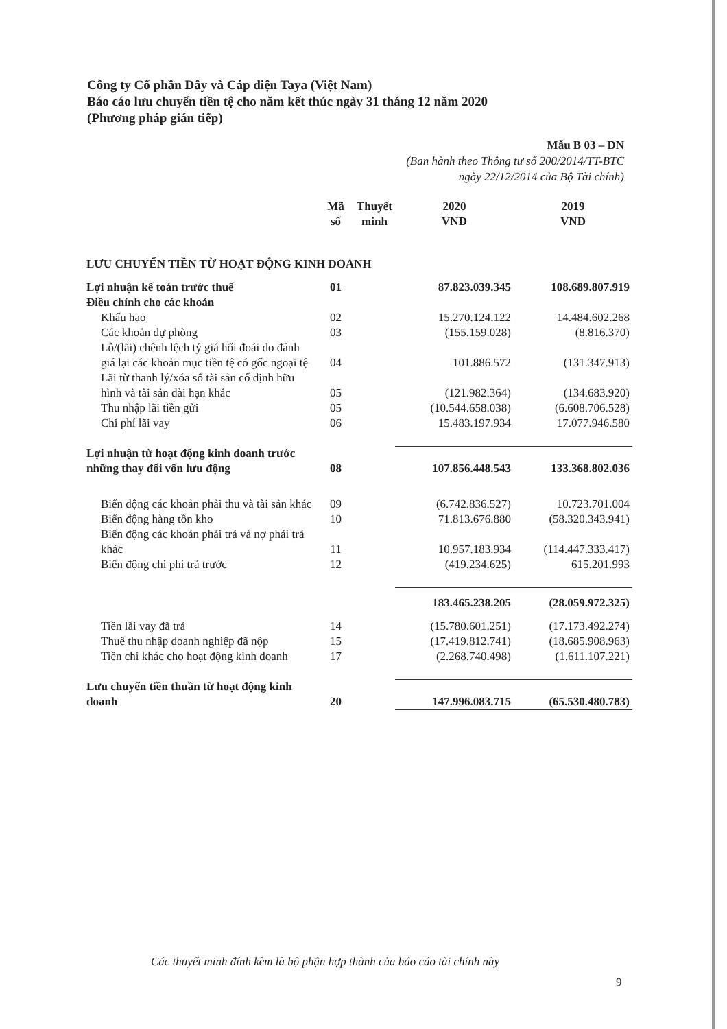Công ty Cổ phần Dây và Cáp điện Taya (Việt Nam)
Báo cáo lưu chuyển tiền tệ cho năm kết thúc ngày 31 tháng 12 năm 2020
(Phương pháp gián tiếp)
Mẫu B 03 – DN
(Ban hành theo Thông tư số 200/2014/TT-BTC
ngày 22/12/2014 của Bộ Tài chính)
| | Mã số | Thuyết minh | 2020 VND | 2019 VND |
| --- | --- | --- | --- | --- |
| LƯU CHUYỂN TIỀN TỪ HOẠT ĐỘNG KINH DOANH | | | | |
| Lợi nhuận kế toán trước thuế | 01 | | 87.823.039.345 | 108.689.807.919 |
| Điều chỉnh cho các khoản | | | | |
| Khấu hao | 02 | | 15.270.124.122 | 14.484.602.268 |
| Các khoản dự phòng | 03 | | (155.159.028) | (8.816.370) |
| Lỗ/(lãi) chênh lệch tỷ giá hối đoái do đánh giá lại các khoản mục tiền tệ có gốc ngoại tệ | 04 | | 101.886.572 | (131.347.913) |
| Lãi từ thanh lý/xóa sổ tài sản cố định hữu hình và tài sản dài hạn khác | 05 | | (121.982.364) | (134.683.920) |
| Thu nhập lãi tiền gửi | 05 | | (10.544.658.038) | (6.608.706.528) |
| Chi phí lãi vay | 06 | | 15.483.197.934 | 17.077.946.580 |
| Lợi nhuận từ hoạt động kinh doanh trước những thay đổi vốn lưu động | 08 | | 107.856.448.543 | 133.368.802.036 |
| Biến động các khoản phải thu và tài sản khác | 09 | | (6.742.836.527) | 10.723.701.004 |
| Biến động hàng tồn kho | 10 | | 71.813.676.880 | (58.320.343.941) |
| Biến động các khoản phải trả và nợ phải trả khác | 11 | | 10.957.183.934 | (114.447.333.417) |
| Biến động chi phí trả trước | 12 | | (419.234.625) | 615.201.993 |
| | | | 183.465.238.205 | (28.059.972.325) |
| Tiền lãi vay đã trả | 14 | | (15.780.601.251) | (17.173.492.274) |
| Thuế thu nhập doanh nghiệp đã nộp | 15 | | (17.419.812.741) | (18.685.908.963) |
| Tiền chi khác cho hoạt động kinh doanh | 17 | | (2.268.740.498) | (1.611.107.221) |
| Lưu chuyển tiền thuần từ hoạt động kinh doanh | 20 | | 147.996.083.715 | (65.530.480.783) |
Các thuyết minh đính kèm là bộ phận hợp thành của báo cáo tài chính này
9